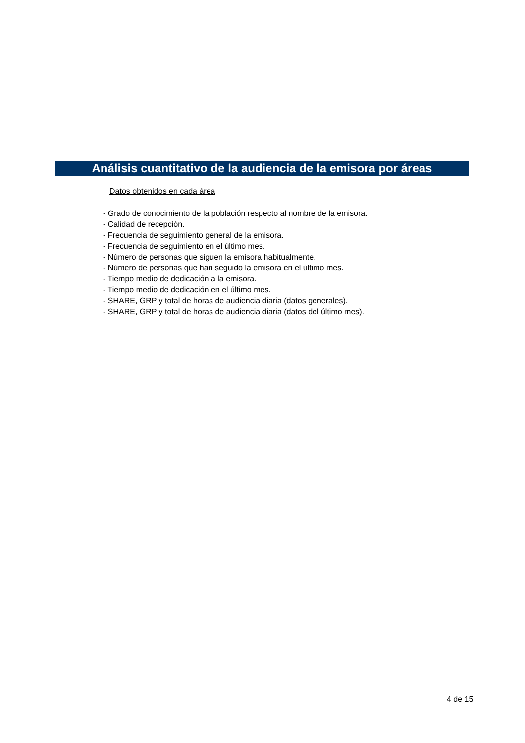Análisis cuantitativo de la audiencia de la emisora por áreas
Datos obtenidos en cada área
- Grado de conocimiento de la población respecto al nombre de la emisora.
- Calidad de recepción.
- Frecuencia de seguimiento general de la emisora.
- Frecuencia de seguimiento en el último mes.
- Número de personas que siguen la emisora habitualmente.
- Número de personas que han seguido la emisora en el último mes.
- Tiempo medio de dedicación a la emisora.
- Tiempo medio de dedicación en el último mes.
- SHARE, GRP y total de horas de audiencia diaria (datos generales).
- SHARE, GRP y total de horas de audiencia diaria (datos del último mes).
4 de 15